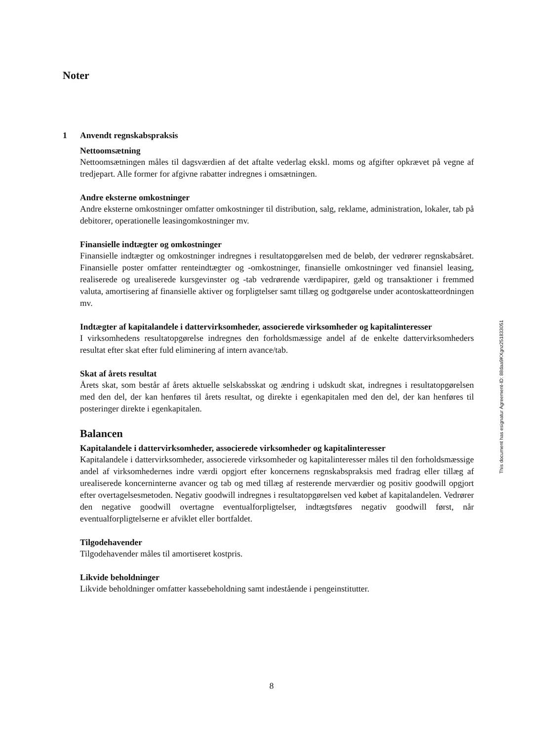Noter
1 Anvendt regnskabspraksis
Nettoomsætning
Nettoomsætningen måles til dagsværdien af det aftalte vederlag ekskl. moms og afgifter opkrævet på vegne af tredjepart. Alle former for afgivne rabatter indregnes i omsætningen.
Andre eksterne omkostninger
Andre eksterne omkostninger omfatter omkostninger til distribution, salg, reklame, administration, lokaler, tab på debitorer, operationelle leasingomkostninger mv.
Finansielle indtægter og omkostninger
Finansielle indtægter og omkostninger indregnes i resultatopgørelsen med de beløb, der vedrører regnskabsåret. Finansielle poster omfatter renteindtægter og -omkostninger, finansielle omkostninger ved finansiel leasing, realiserede og urealiserede kursgevinster og -tab vedrørende værdipapirer, gæld og transaktioner i fremmed valuta, amortisering af finansielle aktiver og forpligtelser samt tillæg og godtgørelse under acontoskatteordningen mv.
Indtægter af kapitalandele i dattervirksomheder, associerede virksomheder og kapitalinteresser
I virksomhedens resultatopgørelse indregnes den forholdsmæssige andel af de enkelte dattervirksomheders resultat efter skat efter fuld eliminering af intern avance/tab.
Skat af årets resultat
Årets skat, som består af årets aktuelle selskabsskat og ændring i udskudt skat, indregnes i resultatopgørelsen med den del, der kan henføres til årets resultat, og direkte i egenkapitalen med den del, der kan henføres til posteringer direkte i egenkapitalen.
Balancen
Kapitalandele i dattervirksomheder, associerede virksomheder og kapitalinteresser
Kapitalandele i dattervirksomheder, associerede virksomheder og kapitalinteresser måles til den forholdsmæssige andel af virksomhedernes indre værdi opgjort efter koncernens regnskabspraksis med fradrag eller tillæg af urealiserede koncerninterne avancer og tab og med tillæg af resterende merværdier og positiv goodwill opgjort efter overtagelsesmetoden. Negativ goodwill indregnes i resultatopgørelsen ved købet af kapitalandelen. Vedrører den negative goodwill overtagne eventualforpligtelser, indtægtsføres negativ goodwill først, når eventualforpligtelserne er afviklet eller bortfaldet.
Tilgodehavender
Tilgodehavender måles til amortiseret kostpris.
Likvide beholdninger
Likvide beholdninger omfatter kassebeholdning samt indestående i pengeinstitutter.
This document has esignatur Agreement-ID: 88daa9KXgnz251833051
8